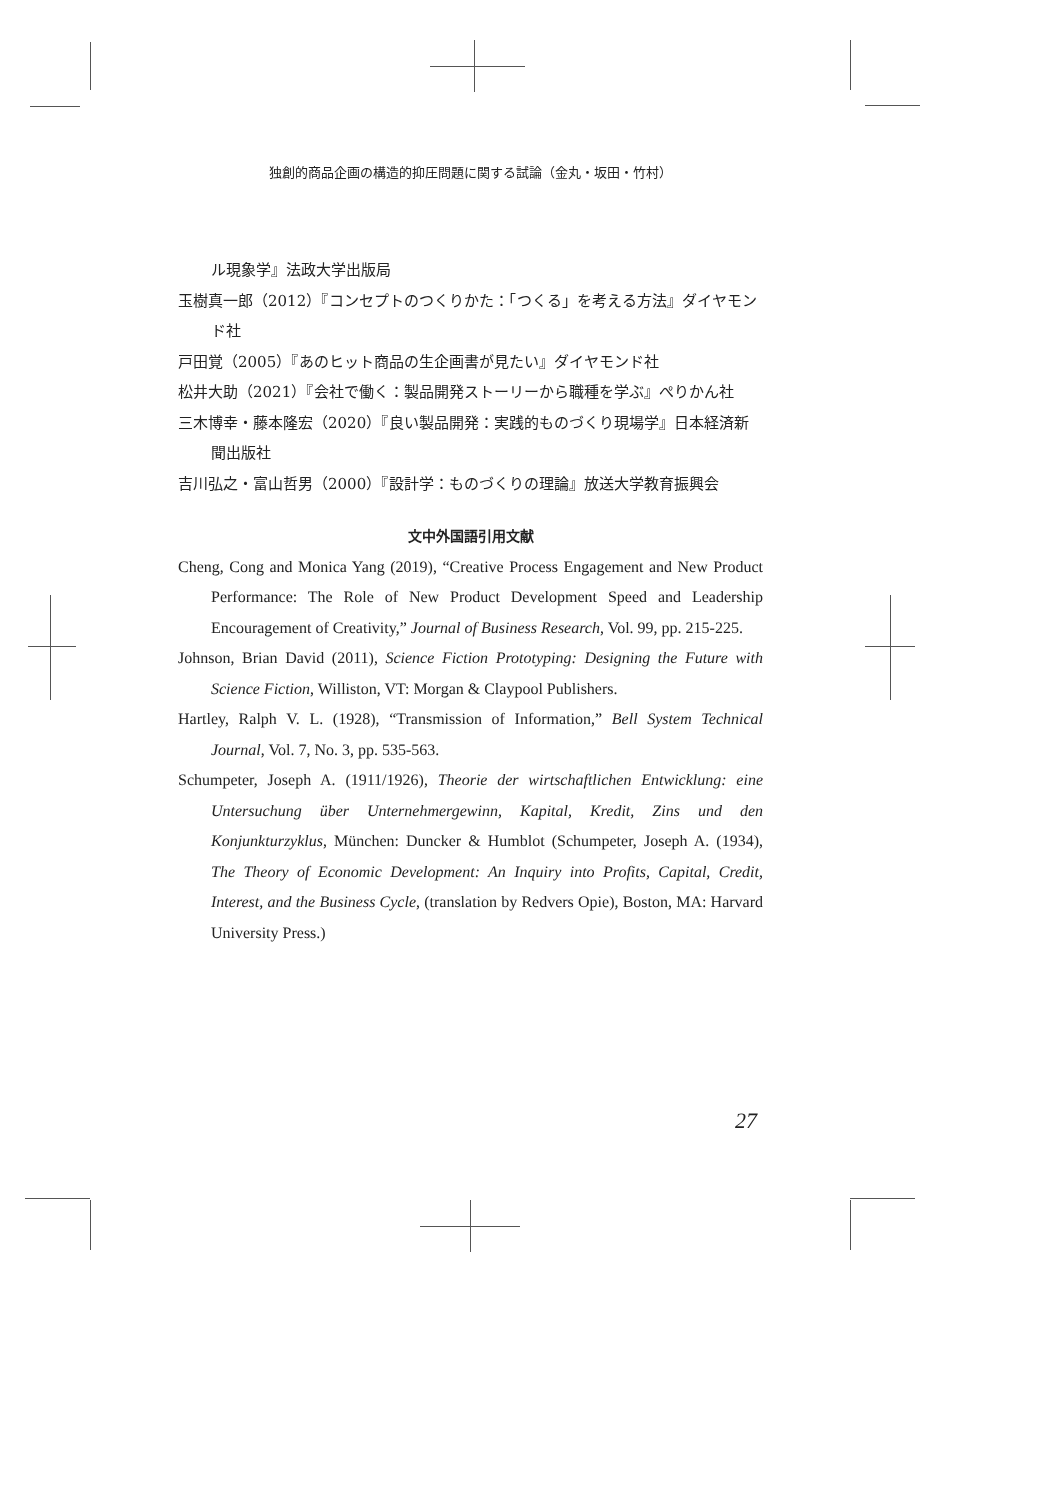独創的商品企画の構造的抑圧問題に関する試論（金丸・坂田・竹村）
ル現象学』法政大学出版局
玉樹真一郎（2012）『コンセプトのつくりかた：「つくる」を考える方法』ダイヤモンド社
戸田覚（2005）『あのヒット商品の生企画書が見たい』ダイヤモンド社
松井大助（2021）『会社で働く：製品開発ストーリーから職種を学ぶ』ぺりかん社
三木博幸・藤本隆宏（2020）『良い製品開発：実践的ものづくり現場学』日本経済新聞出版社
吉川弘之・富山哲男（2000）『設計学：ものづくりの理論』放送大学教育振興会
文中外国語引用文献
Cheng, Cong and Monica Yang (2019), “Creative Process Engagement and New Product Performance: The Role of New Product Development Speed and Leadership Encouragement of Creativity,” Journal of Business Research, Vol. 99, pp. 215-225.
Johnson, Brian David (2011), Science Fiction Prototyping: Designing the Future with Science Fiction, Williston, VT: Morgan & Claypool Publishers.
Hartley, Ralph V. L. (1928), “Transmission of Information,” Bell System Technical Journal, Vol. 7, No. 3, pp. 535-563.
Schumpeter, Joseph A. (1911/1926), Theorie der wirtschaftlichen Entwicklung: eine Untersuchung über Unternehmergewinn, Kapital, Kredit, Zins und den Konjunkturzyklus, München: Duncker & Humblot (Schumpeter, Joseph A. (1934), The Theory of Economic Development: An Inquiry into Profits, Capital, Credit, Interest, and the Business Cycle, (translation by Redvers Opie), Boston, MA: Harvard University Press.)
27